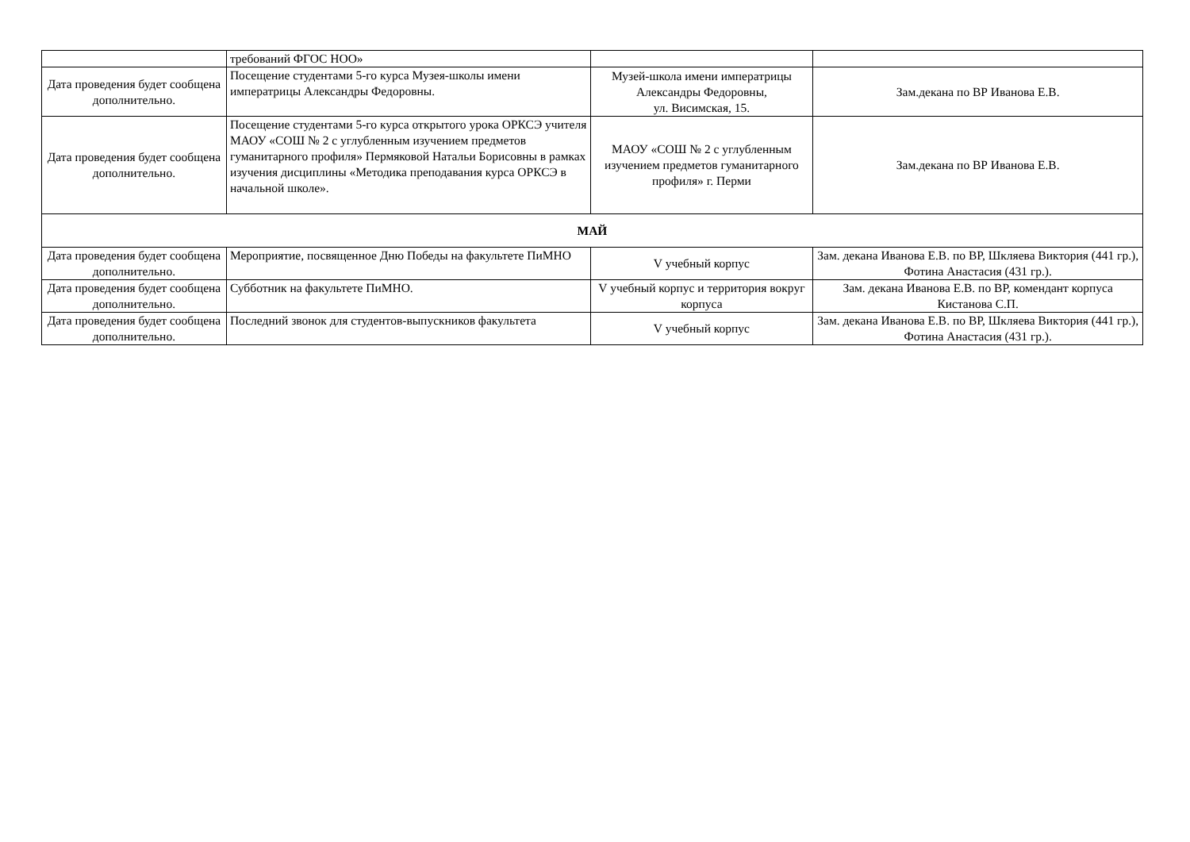| | требований ФГОС НОО» | | |
| Дата проведения будет сообщена дополнительно. | Посещение студентами 5-го курса Музея-школы имени императрицы Александры Федоровны. | Музей-школа имени императрицы Александры Федоровны, ул. Висимская, 15. | Зам.декана по ВР Иванова Е.В. |
| Дата проведения будет сообщена дополнительно. | Посещение студентами 5-го курса открытого урока ОРКСЭ учителя МАОУ «СОШ № 2 с углубленным изучением предметов гуманитарного профиля» Пермяковой Натальи Борисовны в рамках изучения дисциплины «Методика преподавания курса ОРКСЭ в начальной школе». | МАОУ «СОШ № 2 с углубленным изучением предметов гуманитарного профиля» г. Перми | Зам.декана по ВР Иванова Е.В. |
| МАЙ | | | |
| Дата проведения будет сообщена дополнительно. | Мероприятие, посвященное Дню Победы на факультете ПиМНО | V учебный корпус | Зам. декана Иванова Е.В. по ВР, Шкляева Виктория (441 гр.), Фотина Анастасия (431 гр.). |
| Дата проведения будет сообщена дополнительно. | Субботник на факультете ПиМНО. | V учебный корпус и территория вокруг корпуса | Зам. декана Иванова Е.В. по ВР, комендант корпуса Кистанова С.П. |
| Дата проведения будет сообщена дополнительно. | Последний звонок для студентов-выпускников факультета | V учебный корпус | Зам. декана Иванова Е.В. по ВР, Шкляева Виктория (441 гр.), Фотина Анастасия (431 гр.). |